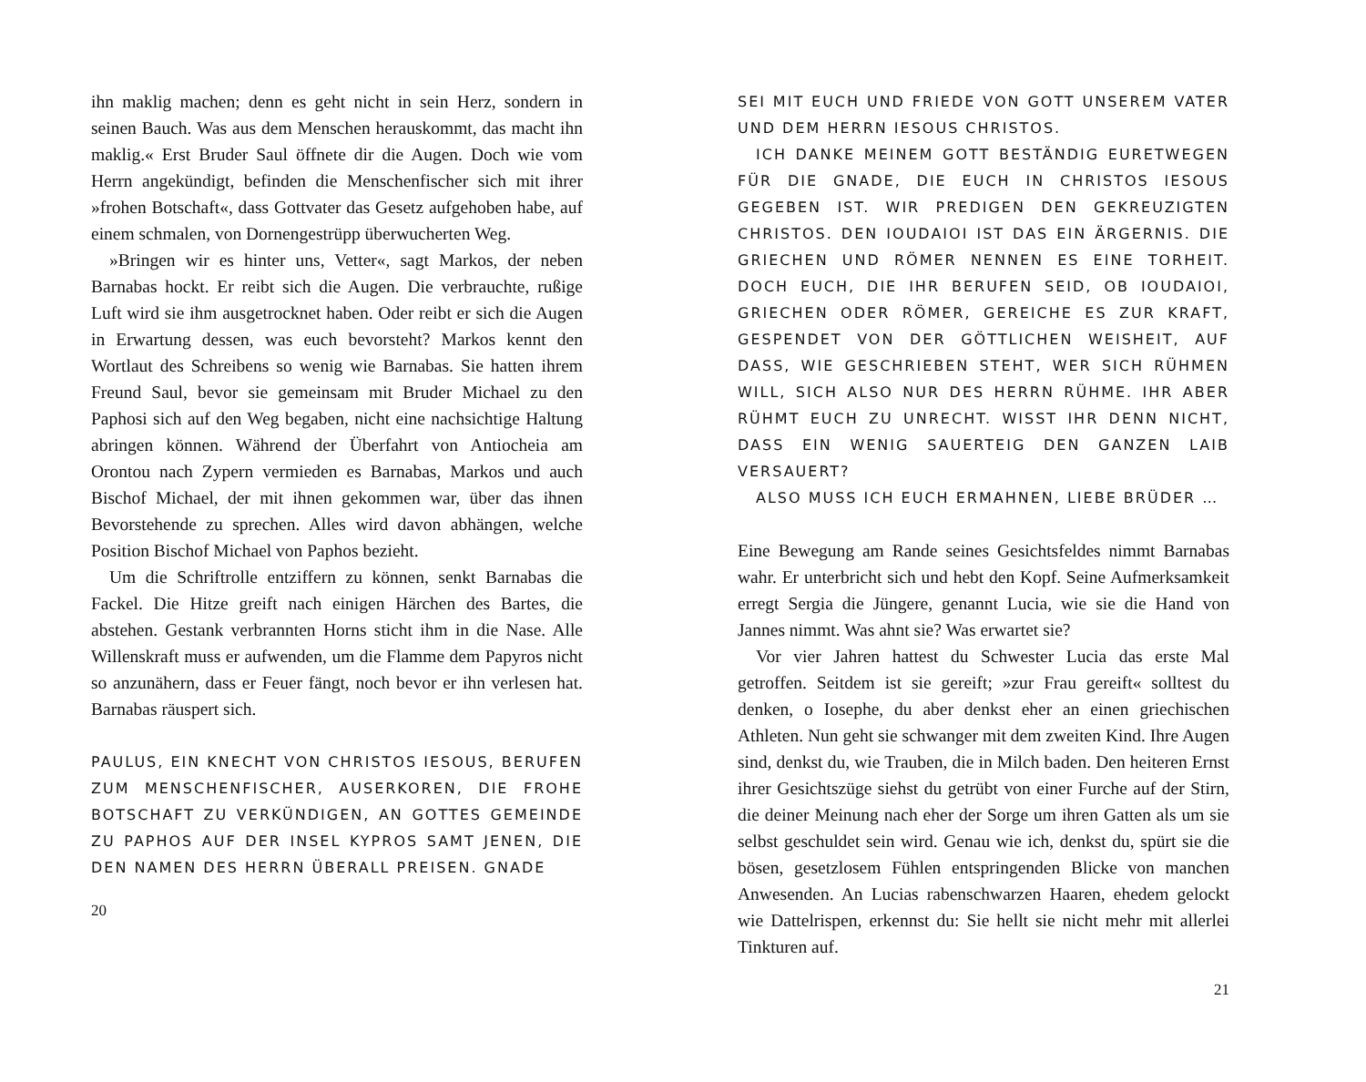ihn maklig machen; denn es geht nicht in sein Herz, sondern in seinen Bauch. Was aus dem Menschen herauskommt, das macht ihn maklig.« Erst Bruder Saul öffnete dir die Augen. Doch wie vom Herrn angekündigt, befinden die Menschenfischer sich mit ihrer »frohen Botschaft«, dass Gottvater das Gesetz aufgehoben habe, auf einem schmalen, von Dornengestrüpp überwucherten Weg.
»Bringen wir es hinter uns, Vetter«, sagt Markos, der neben Barnabas hockt. Er reibt sich die Augen. Die verbrauchte, rußige Luft wird sie ihm ausgetrocknet haben. Oder reibt er sich die Augen in Erwartung dessen, was euch bevorsteht? Markos kennt den Wortlaut des Schreibens so wenig wie Barnabas. Sie hatten ihrem Freund Saul, bevor sie gemeinsam mit Bruder Michael zu den Paphosi sich auf den Weg begaben, nicht eine nachsichtige Haltung abringen können. Während der Überfahrt von Antiocheia am Orontou nach Zypern vermieden es Barnabas, Markos und auch Bischof Michael, der mit ihnen gekommen war, über das ihnen Bevorstehende zu sprechen. Alles wird davon abhängen, welche Position Bischof Michael von Paphos bezieht.
Um die Schriftrolle entziffern zu können, senkt Barnabas die Fackel. Die Hitze greift nach einigen Härchen des Bartes, die abstehen. Gestank verbrannten Horns sticht ihm in die Nase. Alle Willenskraft muss er aufwenden, um die Flamme dem Papyros nicht so anzunähern, dass er Feuer fängt, noch bevor er ihn verlesen hat. Barnabas räuspert sich.
PAULUS, EIN KNECHT VON CHRISTOS IESOUS, BERUFEN ZUM MENSCHENFISCHER, AUSERKOREN, DIE FROHE BOTSCHAFT ZU VERKÜNDIGEN, AN GOTTES GEMEINDE ZU PAPHOS AUF DER INSEL KYPROS SAMT JENEN, DIE DEN NAMEN DES HERRN ÜBERALL PREISEN. GNADE
20
SEI MIT EUCH UND FRIEDE VON GOTT UNSEREM VATER UND DEM HERRN IESOUS CHRISTOS.
ICH DANKE MEINEM GOTT BESTÄNDIG EURETWEGEN FÜR DIE GNADE, DIE EUCH IN CHRISTOS IESOUS GEGEBEN IST. WIR PREDIGEN DEN GEKREUZIGTEN CHRISTOS. DEN IOUDAIOI IST DAS EIN ÄRGERNIS. DIE GRIECHEN UND RÖMER NENNEN ES EINE TORHEIT. DOCH EUCH, DIE IHR BERUFEN SEID, OB IOUDAIOI, GRIECHEN ODER RÖMER, GEREICHE ES ZUR KRAFT, GESPENDET VON DER GÖTTLICHEN WEISHEIT, AUF DASS, WIE GESCHRIEBEN STEHT, WER SICH RÜHMEN WILL, SICH ALSO NUR DES HERRN RÜHME. IHR ABER RÜHMT EUCH ZU UNRECHT. WISST IHR DENN NICHT, DASS EIN WENIG SAUERTEIG DEN GANZEN LAIB VERSAUERT?
ALSO MUSS ICH EUCH ERMAHNEN, LIEBE BRÜDER …
Eine Bewegung am Rande seines Gesichtsfeldes nimmt Barnabas wahr. Er unterbricht sich und hebt den Kopf. Seine Aufmerksamkeit erregt Sergia die Jüngere, genannt Lucia, wie sie die Hand von Jannes nimmt. Was ahnt sie? Was erwartet sie?
Vor vier Jahren hattest du Schwester Lucia das erste Mal getroffen. Seitdem ist sie gereift; »zur Frau gereift« solltest du denken, o Iosephe, du aber denkst eher an einen griechischen Athleten. Nun geht sie schwanger mit dem zweiten Kind. Ihre Augen sind, denkst du, wie Trauben, die in Milch baden. Den heiteren Ernst ihrer Gesichtszüge siehst du getrübt von einer Furche auf der Stirn, die deiner Meinung nach eher der Sorge um ihren Gatten als um sie selbst geschuldet sein wird. Genau wie ich, denkst du, spürt sie die bösen, gesetzlosem Fühlen entspringenden Blicke von manchen Anwesenden. An Lucias rabenschwarzen Haaren, ehedem gelockt wie Dattelrispen, erkennst du: Sie hellt sie nicht mehr mit allerlei Tinkturen auf.
21